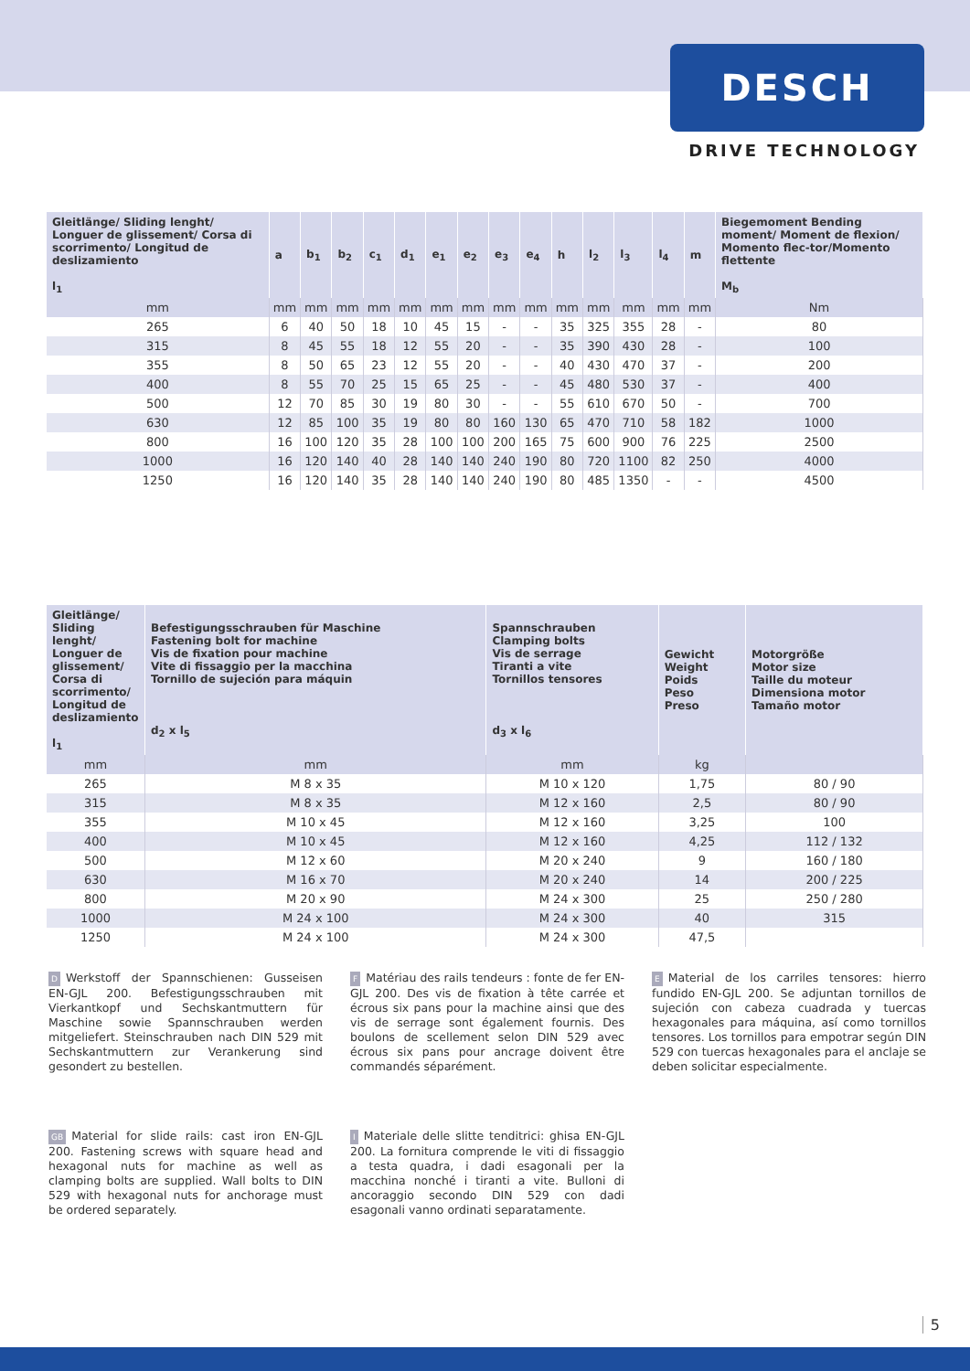DESCH
DRIVE TECHNOLOGY
| Gleitlänge/ Sliding lenght/ Longuer de glissement/ Corsa di scorrimento/ Longitud de deslizamiento l<sub>1</sub> | a | b<sub>1</sub> | b<sub>2</sub> | c<sub>1</sub> | d<sub>1</sub> | e<sub>1</sub> | e<sub>2</sub> | e<sub>3</sub> | e<sub>4</sub> | h | l<sub>2</sub> | l<sub>3</sub> | l<sub>4</sub> | m | Biegemoment Bending moment/ Moment de flexion/ Momento flec-tor/Momento flettente M<sub>b</sub> |
| --- | --- | --- | --- | --- | --- | --- | --- | --- | --- | --- | --- | --- | --- | --- | --- |
| mm | mm | mm | mm | mm | mm | mm | mm | mm | mm | mm | mm | mm | mm | mm | Nm |
| 265 | 6 | 40 | 50 | 18 | 10 | 45 | 15 | - | - | 35 | 325 | 355 | 28 | - | 80 |
| 315 | 8 | 45 | 55 | 18 | 12 | 55 | 20 | - | - | 35 | 390 | 430 | 28 | - | 100 |
| 355 | 8 | 50 | 65 | 23 | 12 | 55 | 20 | - | - | 40 | 430 | 470 | 37 | - | 200 |
| 400 | 8 | 55 | 70 | 25 | 15 | 65 | 25 | - | - | 45 | 480 | 530 | 37 | - | 400 |
| 500 | 12 | 70 | 85 | 30 | 19 | 80 | 30 | - | - | 55 | 610 | 670 | 50 | - | 700 |
| 630 | 12 | 85 | 100 | 35 | 19 | 80 | 80 | 160 | 130 | 65 | 470 | 710 | 58 | 182 | 1000 |
| 800 | 16 | 100 | 120 | 35 | 28 | 100 | 100 | 200 | 165 | 75 | 600 | 900 | 76 | 225 | 2500 |
| 1000 | 16 | 120 | 140 | 40 | 28 | 140 | 140 | 240 | 190 | 80 | 720 | 1100 | 82 | 250 | 4000 |
| 1250 | 16 | 120 | 140 | 35 | 28 | 140 | 140 | 240 | 190 | 80 | 485 | 1350 | - | - | 4500 |
| Gleitlänge/ Sliding lenght/ Longuer de glissement/ Corsa di scorrimento/ Longitud de deslizamiento l<sub>1</sub> | Befestigungsschrauben für Maschine Fastening bolt for machine Vis de fixation pour machine Vite di fissaggio per la macchina Tornillo de sujeción para máquin d<sub>2</sub> x l<sub>5</sub> | Spannschrauben Clamping bolts Vis de serrage Tiranti a vite Tornillos tensores d<sub>3</sub> x l<sub>6</sub> | Gewicht Weight Poids Peso Preso | Motorgröße Motor size Taille du moteur Dimensiona motor Tamaño motor |
| --- | --- | --- | --- | --- |
| mm | mm | mm | kg | |
| 265 | M 8 x 35 | M 10 x 120 | 1,75 | 80 / 90 |
| 315 | M 8 x 35 | M 12 x 160 | 2,5 | 80 / 90 |
| 355 | M 10 x 45 | M 12 x 160 | 3,25 | 100 |
| 400 | M 10 x 45 | M 12 x 160 | 4,25 | 112 / 132 |
| 500 | M 12 x 60 | M 20 x 240 | 9 | 160 / 180 |
| 630 | M 16 x 70 | M 20 x 240 | 14 | 200 / 225 |
| 800 | M 20 x 90 | M 24 x 300 | 25 | 250 / 280 |
| 1000 | M 24 x 100 | M 24 x 300 | 40 | 315 |
| 1250 | M 24 x 100 | M 24 x 300 | 47,5 | |
D Werkstoff der Spannschienen: Gusseisen EN-GJL 200. Befestigungsschrauben mit Vierkantkopf und Sechskantmuttern für Maschine sowie Spannschrauben werden mitgeliefert. Steinschrauben nach DIN 529 mit Sechskantmuttern zur Verankerung sind gesondert zu bestellen.
GB Material for slide rails: cast iron EN-GJL 200. Fastening screws with square head and hexagonal nuts for machine as well as clamping bolts are supplied. Wall bolts to DIN 529 with hexagonal nuts for anchorage must be ordered separately.
F Matériau des rails tendeurs : fonte de fer EN- GJL 200. Des vis de fixation à tête carrée et écrous six pans pour la machine ainsi que des vis de serrage sont également fournis. Des boulons de scellement selon DIN 529 avec écrous six pans pour ancrage doivent être commandés séparément.
I Materiale delle slitte tenditrici: ghisa EN-GJL 200. La fornitura comprende le viti di fissaggio a testa quadra, i dadi esagonali per la macchina nonché i tiranti a vite. Bulloni di ancoraggio secondo DIN 529 con dadi esagonali vanno ordinati separatamente.
E Material de los carriles tensores: hierro fundido EN-GJL 200. Se adjuntan tornillos de sujeción con cabeza cuadrada y tuercas hexagonales para máquina, así como tornillos tensores. Los tornillos para empotrar según DIN 529 con tuercas hexagonales para el anclaje se deben solicitar especialmente.
5